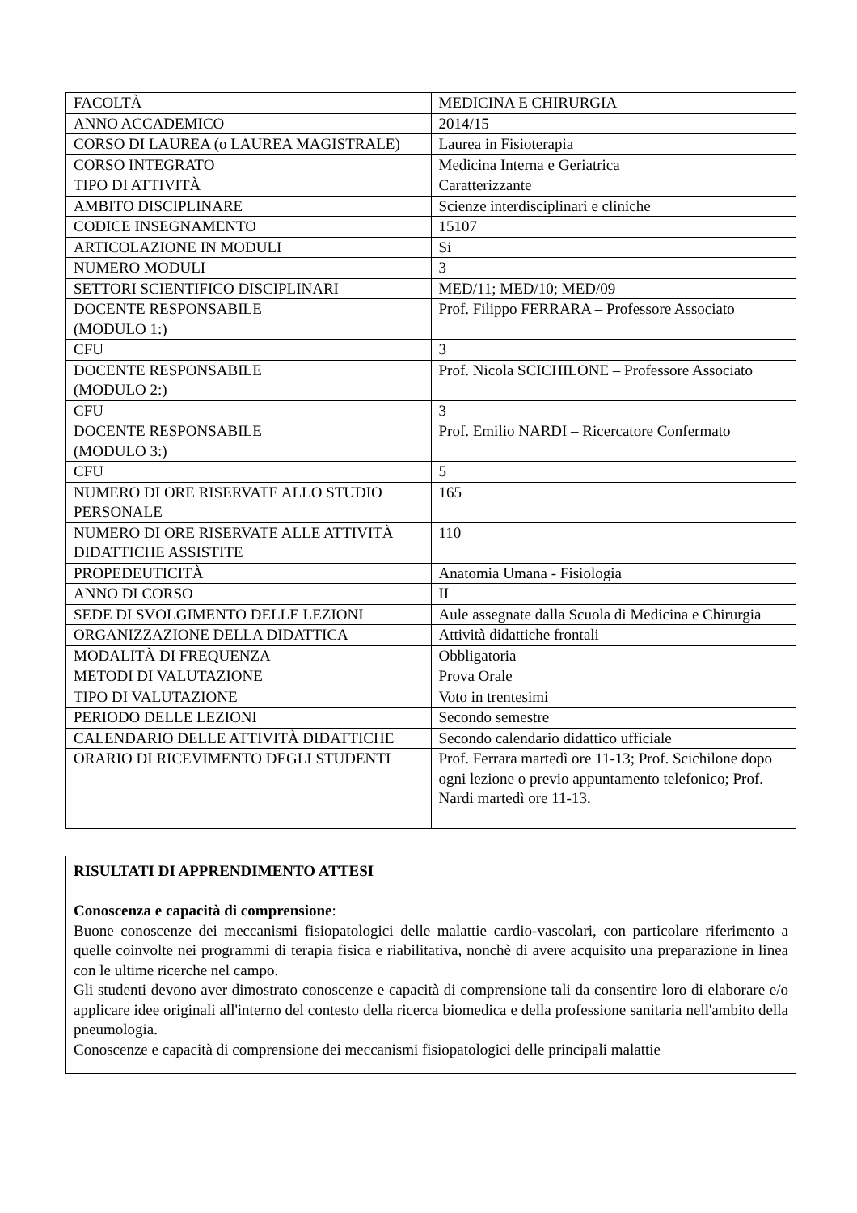| FACOLTÀ | MEDICINA E CHIRURGIA |
| ANNO ACCADEMICO | 2014/15 |
| CORSO DI LAUREA (o LAUREA MAGISTRALE) | Laurea in Fisioterapia |
| CORSO INTEGRATO | Medicina Interna e Geriatrica |
| TIPO DI ATTIVITÀ | Caratterizzante |
| AMBITO DISCIPLINARE | Scienze interdisciplinari e cliniche |
| CODICE INSEGNAMENTO | 15107 |
| ARTICOLAZIONE IN MODULI | Si |
| NUMERO MODULI | 3 |
| SETTORI SCIENTIFICO DISCIPLINARI | MED/11; MED/10; MED/09 |
| DOCENTE RESPONSABILE (MODULO 1:) | Prof. Filippo FERRARA – Professore Associato |
| CFU | 3 |
| DOCENTE RESPONSABILE (MODULO 2:) | Prof. Nicola SCICHILONE – Professore Associato |
| CFU | 3 |
| DOCENTE RESPONSABILE (MODULO 3:) | Prof. Emilio NARDI – Ricercatore Confermato |
| CFU | 5 |
| NUMERO DI ORE RISERVATE ALLO STUDIO PERSONALE | 165 |
| NUMERO DI ORE RISERVATE ALLE ATTIVITÀ DIDATTICHE ASSISTITE | 110 |
| PROPEDEUTICITÀ | Anatomia Umana - Fisiologia |
| ANNO DI CORSO | II |
| SEDE DI SVOLGIMENTO DELLE LEZIONI | Aule assegnate dalla Scuola di Medicina e Chirurgia |
| ORGANIZZAZIONE DELLA DIDATTICA | Attività didattiche frontali |
| MODALITÀ DI FREQUENZA | Obbligatoria |
| METODI DI VALUTAZIONE | Prova Orale |
| TIPO DI VALUTAZIONE | Voto in trentesimi |
| PERIODO DELLE LEZIONI | Secondo semestre |
| CALENDARIO DELLE ATTIVITÀ DIDATTICHE | Secondo calendario didattico ufficiale |
| ORARIO DI RICEVIMENTO DEGLI STUDENTI | Prof. Ferrara martedì ore 11-13; Prof. Scichilone dopo ogni lezione o previo appuntamento telefonico; Prof. Nardi martedì ore 11-13. |
RISULTATI DI APPRENDIMENTO ATTESI
Conoscenza e capacità di comprensione:
Buone conoscenze dei meccanismi fisiopatologici delle malattie cardio-vascolari, con particolare riferimento a quelle coinvolte nei programmi di terapia fisica e riabilitativa, nonchè di avere acquisito una preparazione in linea con le ultime ricerche nel campo.
Gli studenti devono aver dimostrato conoscenze e capacità di comprensione tali da consentire loro di elaborare e/o applicare idee originali all'interno del contesto della ricerca biomedica e della professione sanitaria nell'ambito della pneumologia.
Conoscenze e capacità di comprensione dei meccanismi fisiopatologici delle principali malattie